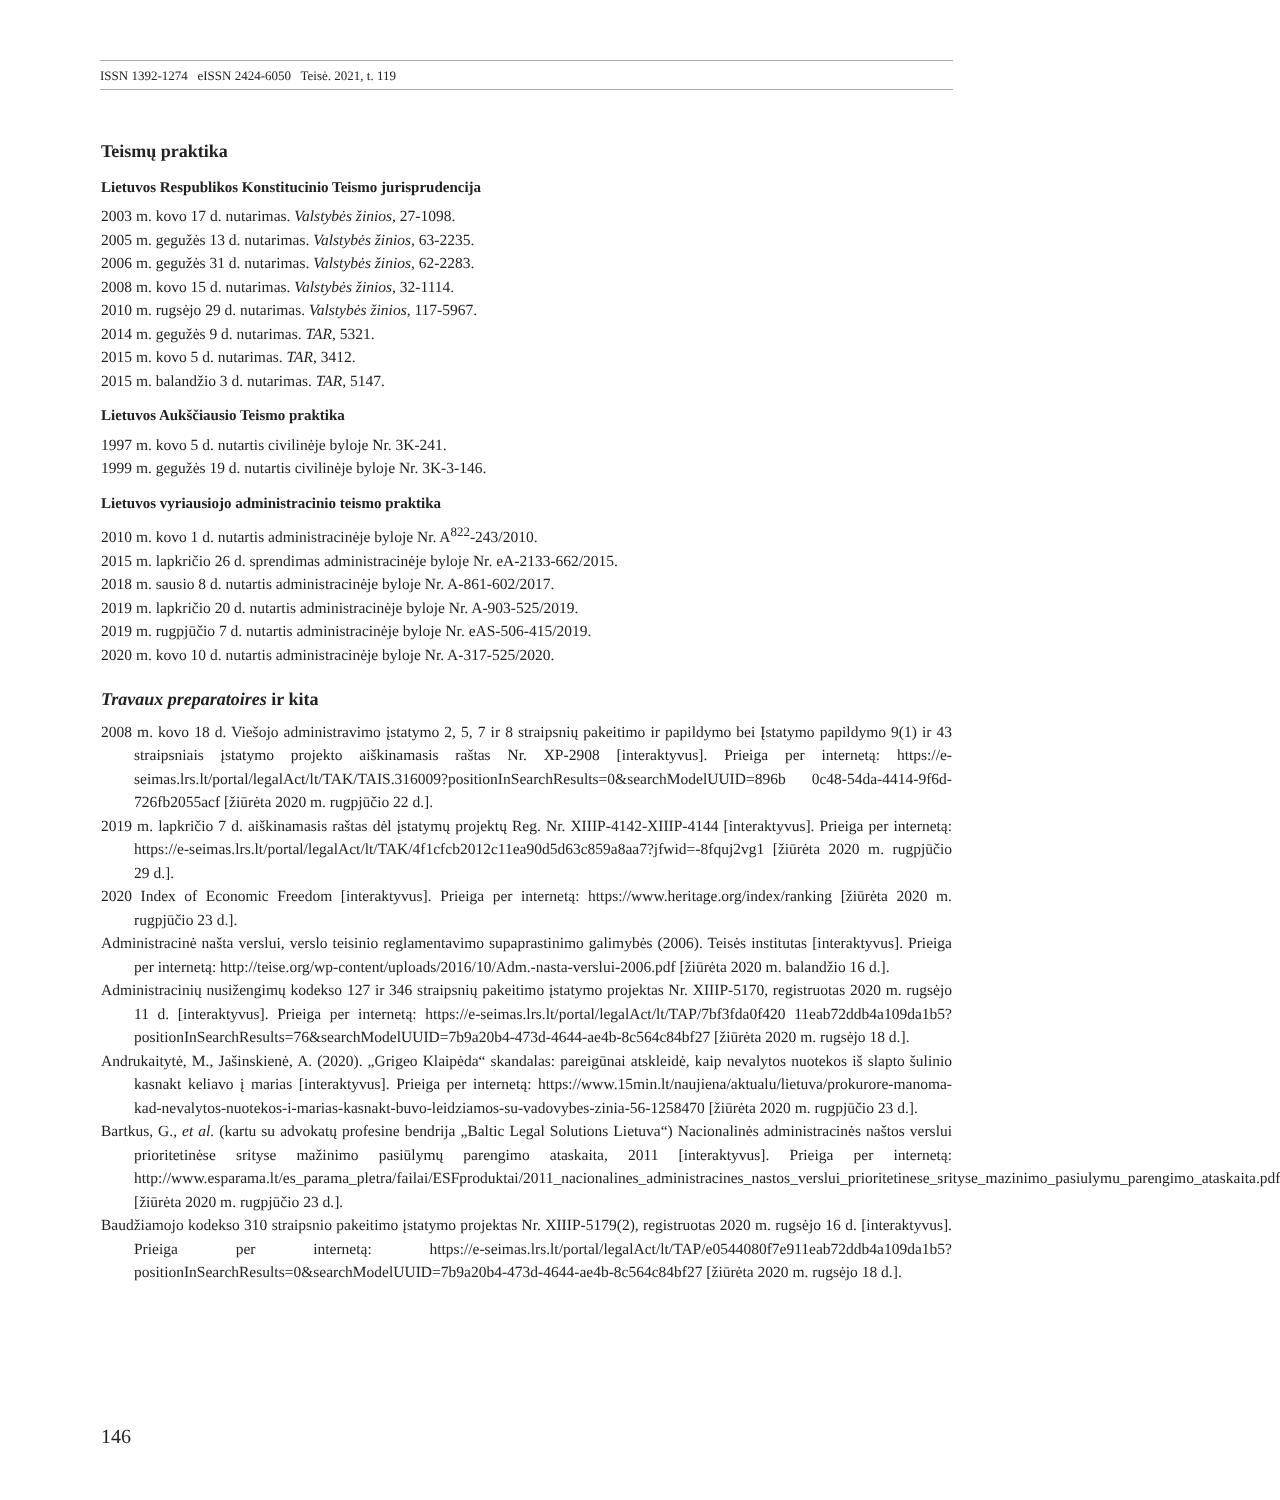ISSN 1392-1274 eISSN 2424-6050 Teisė. 2021, t. 119
Teismų praktika
Lietuvos Respublikos Konstitucinio Teismo jurisprudencija
2003 m. kovo 17 d. nutarimas. Valstybės žinios, 27-1098.
2005 m. gegužės 13 d. nutarimas. Valstybės žinios, 63-2235.
2006 m. gegužės 31 d. nutarimas. Valstybės žinios, 62-2283.
2008 m. kovo 15 d. nutarimas. Valstybės žinios, 32-1114.
2010 m. rugsėjo 29 d. nutarimas. Valstybės žinios, 117-5967.
2014 m. gegužės 9 d. nutarimas. TAR, 5321.
2015 m. kovo 5 d. nutarimas. TAR, 3412.
2015 m. balandžio 3 d. nutarimas. TAR, 5147.
Lietuvos Aukščiausio Teismo praktika
1997 m. kovo 5 d. nutartis civilinėje byloje Nr. 3K-241.
1999 m. gegužės 19 d. nutartis civilinėje byloje Nr. 3K-3-146.
Lietuvos vyriausiojo administracinio teismo praktika
2010 m. kovo 1 d. nutartis administracinėje byloje Nr. A<sup>822</sup>-243/2010.
2015 m. lapkričio 26 d. sprendimas administracinėje byloje Nr. eA-2133-662/2015.
2018 m. sausio 8 d. nutartis administracinėje byloje Nr. A-861-602/2017.
2019 m. lapkričio 20 d. nutartis administracinėje byloje Nr. A-903-525/2019.
2019 m. rugpjūčio 7 d. nutartis administracinėje byloje Nr. eAS-506-415/2019.
2020 m. kovo 10 d. nutartis administracinėje byloje Nr. A-317-525/2020.
Travaux preparatoires ir kita
2008 m. kovo 18 d. Viešojo administravimo įstatymo 2, 5, 7 ir 8 straipsnių pakeitimo ir papildymo bei Įstatymo papildymo 9(1) ir 43 straipsniais įstatymo projekto aiškinamasis raštas Nr. XP-2908 [interaktyvus]. Prieiga per internetą: https://e-seimas.lrs.lt/portal/legalAct/lt/TAK/TAIS.316009?positionInSearchResults=0&searchModelUUID=896b 0c48-54da-4414-9f6d-726fb2055acf [žiūrėta 2020 m. rugpjūčio 22 d.].
2019 m. lapkričio 7 d. aiškinamasis raštas dėl įstatymų projektų Reg. Nr. XIIIP-4142-XIIIP-4144 [interaktyvus]. Prieiga per internetą: https://e-seimas.lrs.lt/portal/legalAct/lt/TAK/4f1cfcb2012c11ea90d5d63c859a8aa7?jfwid=-8fquj2vg1 [žiūrėta 2020 m. rugpjūčio 29 d.].
2020 Index of Economic Freedom [interaktyvus]. Prieiga per internetą: https://www.heritage.org/index/ranking [žiūrėta 2020 m. rugpjūčio 23 d.].
Administracinė našta verslui, verslo teisinio reglamentavimo supaprastinimo galimybės (2006). Teisės institutas [interaktyvus]. Prieiga per internetą: http://teise.org/wp-content/uploads/2016/10/Adm.-nasta-verslui-2006.pdf [žiūrėta 2020 m. balandžio 16 d.].
Administracinių nusižengimų kodekso 127 ir 346 straipsnių pakeitimo įstatymo projektas Nr. XIIIP-5170, registruotas 2020 m. rugsėjo 11 d. [interaktyvus]. Prieiga per internetą: https://e-seimas.lrs.lt/portal/legalAct/lt/TAP/7bf3fda0f420 11eab72ddb4a109da1b5?positionInSearchResults=76&searchModelUUID=7b9a20b4-473d-4644-ae4b-8c564c84bf27 [žiūrėta 2020 m. rugsėjo 18 d.].
Andrukaitytė, M., Jašinskienė, A. (2020). „Grigeo Klaipėda“ skandalas: pareigūnai atskleidė, kaip nevalytos nuotekos iš slapto šulinio kasnakt keliavo į marias [interaktyvus]. Prieiga per internetą: https://www.15min.lt/naujiena/aktualu/lietuva/prokurore-manoma-kad-nevalytos-nuotekos-i-marias-kasnakt-buvo-leidziamos-su-vadovybes-zinia-56-1258470 [žiūrėta 2020 m. rugpjūčio 23 d.].
Bartkus, G., et al. (kartu su advokatų profesine bendrija „Baltic Legal Solutions Lietuva“) Nacionalinės administracinės naštos verslui prioritetinėse srityse mažinimo pasiūlymų parengimo ataskaita, 2011 [interaktyvus]. Prieiga per internetą: http://www.esparama.lt/es_parama_pletra/failai/ESFproduktai/2011_nacionalines_administracines_nastos_verslui_prioritetinese_srityse_mazinimo_pasiulymu_parengimo_ataskaita.pdf [žiūrėta 2020 m. rugpjūčio 23 d.].
Baudžiamojo kodekso 310 straipsnio pakeitimo įstatymo projektas Nr. XIIIP-5179(2), registruotas 2020 m. rugsėjo 16 d. [interaktyvus]. Prieiga per internetą: https://e-seimas.lrs.lt/portal/legalAct/lt/TAP/e0544080f7e911eab72ddb4a109da1b5?positionInSearchResults=0&searchModelUUID=7b9a20b4-473d-4644-ae4b-8c564c84bf27 [žiūrėta 2020 m. rugsėjo 18 d.].
146